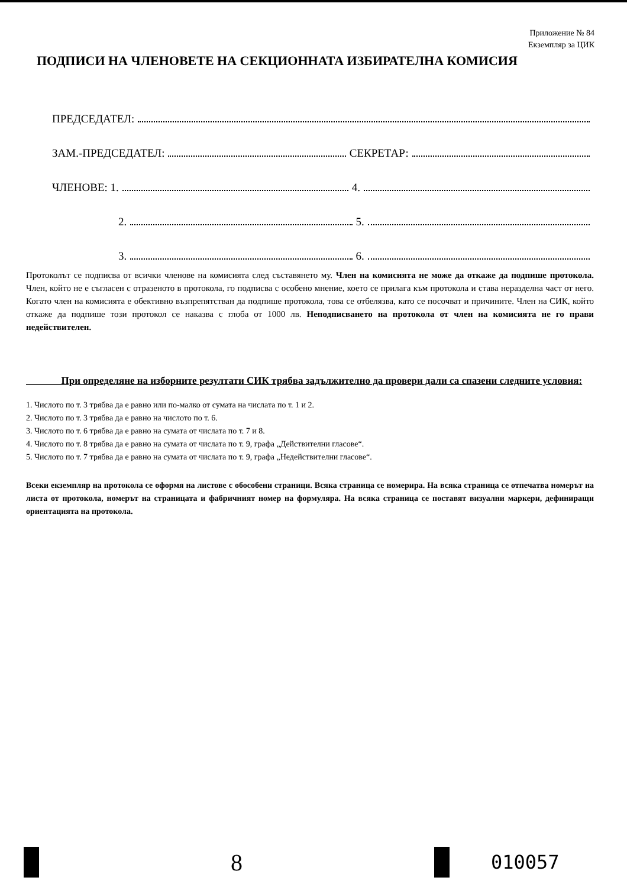Приложение № 84
Екземпляр за ЦИК
ПОДПИСИ НА ЧЛЕНОВЕТЕ НА СЕКЦИОННАТА ИЗБИРАТЕЛНА КОМИСИЯ
ПРЕДСЕДАТЕЛ:
ЗАМ.-ПРЕДСЕДАТЕЛ: СЕКРЕТАР:
ЧЛЕНОВЕ: 1. 4.
2. 5.
3. 6.
Протоколът се подписва от всички членове на комисията след съставянето му. Член на комисията не може да откаже да подпише протокола. Член, който не е съгласен с отразеното в протокола, го подписва с особено мнение, което се прилага към протокола и става неразделна част от него. Когато член на комисията е обективно възпрепятстван да подпише протокола, това се отбелязва, като се посочват и причините. Член на СИК, който откаже да подпише този протокол се наказва с глоба от 1000 лв. Неподписването на протокола от член на комисията не го прави недействителен.
При определяне на изборните резултати СИК трябва задължително да провери дали са спазени следните условия:
1. Числото по т. 3 трябва да е равно или по-малко от сумата на числата по т. 1 и 2.
2. Числото по т. 3 трябва да е равно на числото по т. 6.
3. Числото по т. 6 трябва да е равно на сумата от числата по т. 7 и 8.
4. Числото по т. 8 трябва да е равно на сумата от числата по т. 9, графа „Действителни гласове“.
5. Числото по т. 7 трябва да е равно на сумата от числата по т. 9, графа „Недействителни гласове“.
Всеки екземпляр на протокола се оформя на листове с обособени страници. Всяка страница се номерира. На всяка страница се отпечатва номерът на листа от протокола, номерът на страницата и фабричният номер на формуляра. На всяка страница се поставят визуални маркери, дефиниращи ориентацията на протокола.
8
010057